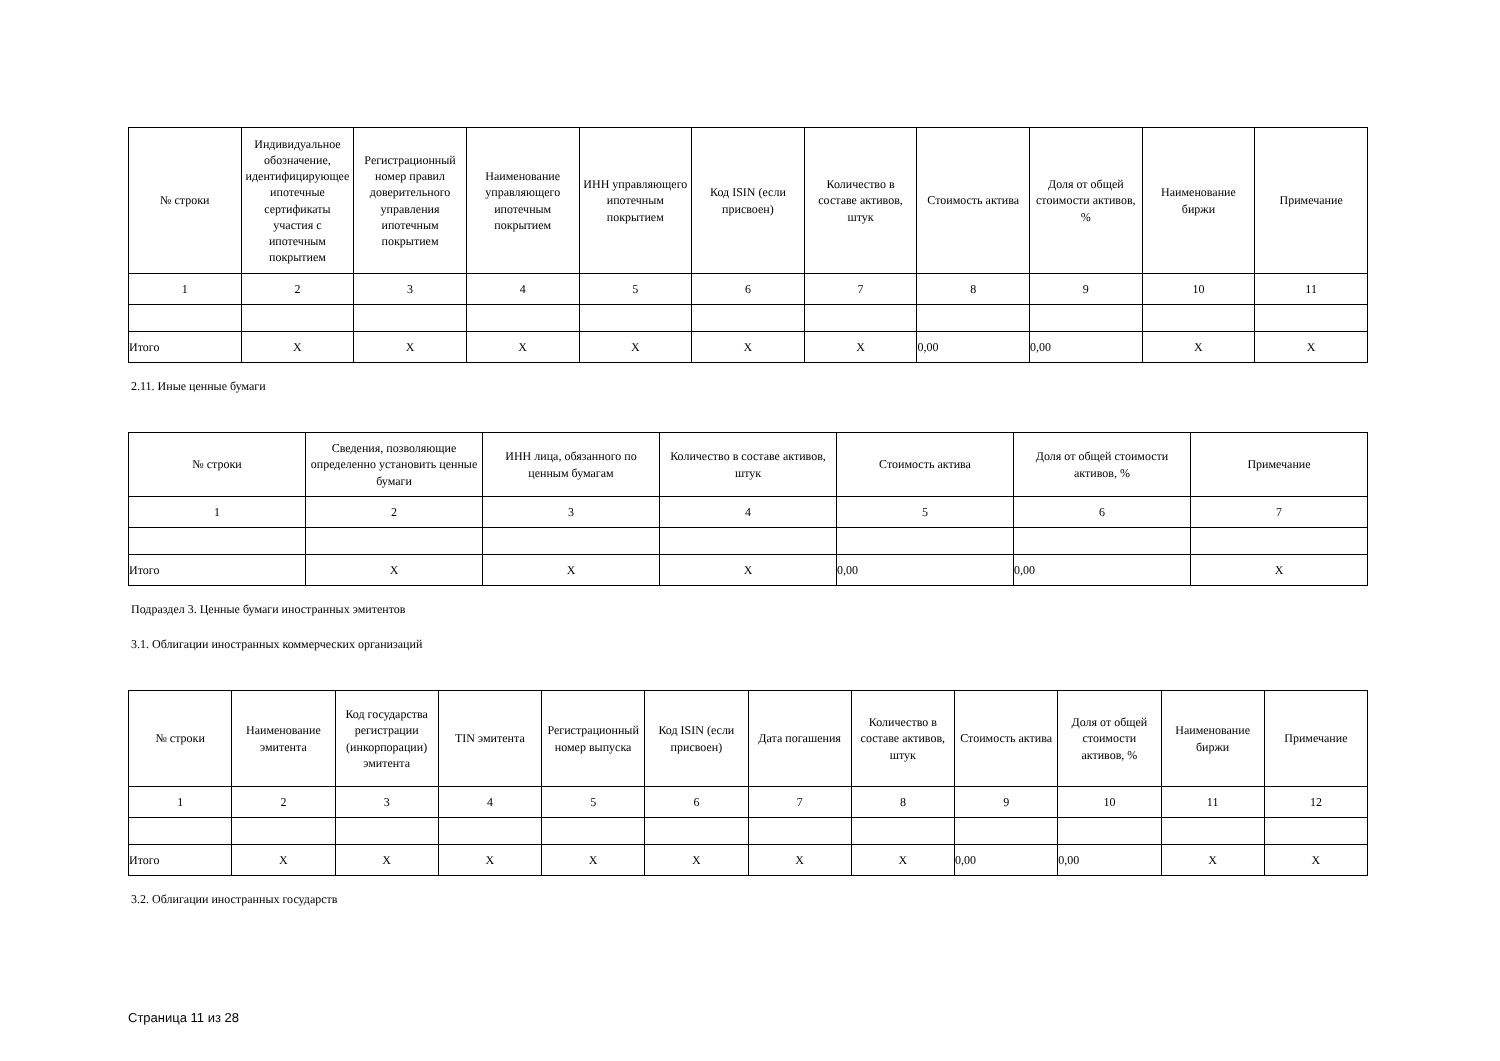| № строки | Индивидуальное обозначение, идентифицирующее ипотечные сертификаты участия с ипотечным покрытием | Регистрационный номер правил доверительного управления ипотечным покрытием | Наименование управляющего ипотечным покрытием | ИНН управляющего ипотечным покрытием | Код ISIN (если присвоен) | Количество в составе активов, штук | Стоимость актива | Доля от общей стоимости активов, % | Наименование биржи | Примечание |
| --- | --- | --- | --- | --- | --- | --- | --- | --- | --- | --- |
| 1 | 2 | 3 | 4 | 5 | 6 | 7 | 8 | 9 | 10 | 11 |
| Итого | X | X | X | X | X | X | 0,00 | 0,00 | X | X |
2.11. Иные ценные бумаги
| № строки | Сведения, позволяющие определенно установить ценные бумаги | ИНН лица, обязанного по ценным бумагам | Количество в составе активов, штук | Стоимость актива | Доля от общей стоимости активов, % | Примечание |
| --- | --- | --- | --- | --- | --- | --- |
| 1 | 2 | 3 | 4 | 5 | 6 | 7 |
| Итого | X | X | X | 0,00 | 0,00 | X |
Подраздел 3. Ценные бумаги иностранных эмитентов
3.1. Облигации иностранных коммерческих организаций
| № строки | Наименование эмитента | Код государства регистрации (инкорпорации) эмитента | TIN эмитента | Регистрационный номер выпуска | Код ISIN (если присвоен) | Дата погашения | Количество в составе активов, штук | Стоимость актива | Доля от общей стоимости активов, % | Наименование биржи | Примечание |
| --- | --- | --- | --- | --- | --- | --- | --- | --- | --- | --- | --- |
| 1 | 2 | 3 | 4 | 5 | 6 | 7 | 8 | 9 | 10 | 11 | 12 |
| Итого | X | X | X | X | X | X | X | 0,00 | 0,00 | X | X |
3.2. Облигации иностранных государств
Страница 11 из 28